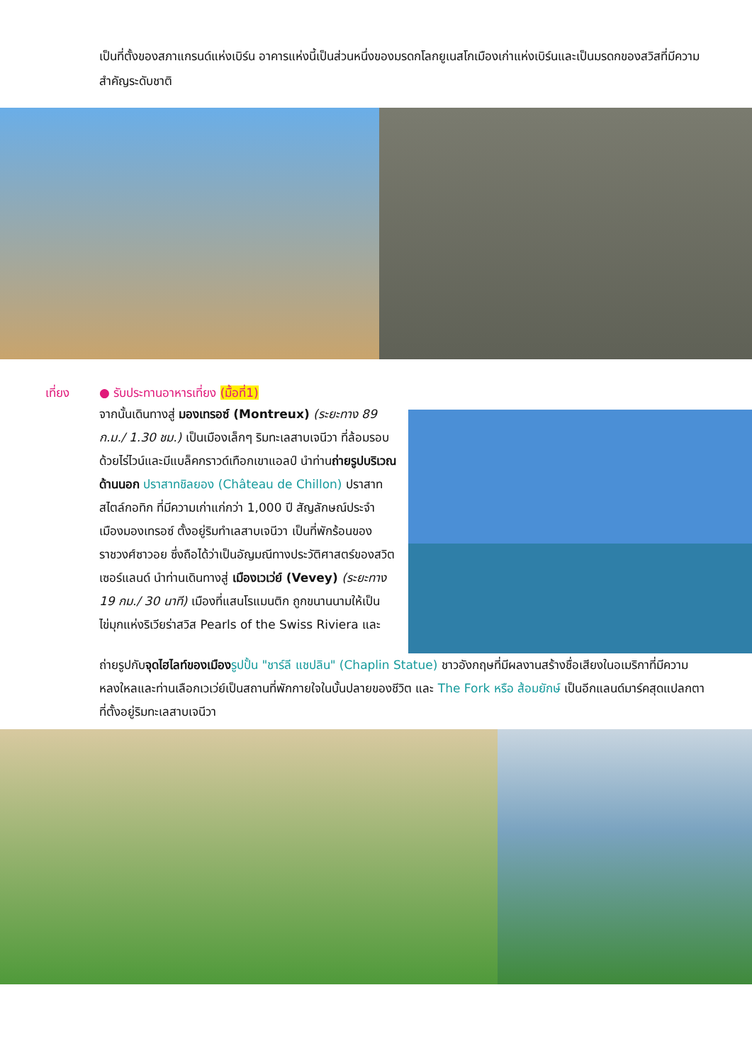เป็นที่ตั้งของสภาแกรนด์แห่งเบิร์น อาคารแห่งนี้เป็นส่วนหนึ่งของมรดกโลกยูเนสโกเมืองเก่าแห่งเบิร์นและเป็นมรดกของสวิสที่มีความสำคัญระดับชาติ
เที่ยง ● รับประทานอาหารเที่ยง (มื้อที่1)
จากนั้นเดินทางสู่ มองเทรอซ์ (Montreux) (ระยะทาง 89 ก.ม./ 1.30 ชม.) เป็นเมืองเล็กๆ ริมทะเลสาบเจนีวา ที่ล้อมรอบด้วยไร่ไวน์และมีแบล็คกราวด์เทือกเขาแอลป์ นำท่านถ่ายรูปบริเวณด้านนอก ปราสาทชิลยอง (Château de Chillon) ปราสาทสไตล์กอทิก ที่มีความเก่าแก่กว่า 1,000 ปี สัญลักษณ์ประจำเมืองมองเทรอซ์ ตั้งอยู่ริมทำเลสาบเจนีวา เป็นที่พักร้อนของราชวงศ์ซาวอย ซึ่งถือได้ว่าเป็นอัญมณีทางประวัติศาสตร์ของสวิตเซอร์แลนด์ นำท่านเดินทางสู่ เมืองเวเว่ย์ (Vevey) (ระยะทาง 19 กม./ 30 นาที) เมืองที่แสนโรแมนติก ถูกขนานนามให้เป็นไข่มุกแห่งริเวียร่าสวิส Pearls of the Swiss Riviera และ
ถ่ายรูปกับจุดไฮไลท์ของเมือง รูปปั้น "ชาร์ลี แชปลิน" (Chaplin Statue) ชาวอังกฤษที่มีผลงานสร้างชื่อเสียงในอเมริกาที่มีความหลงใหลและท่านเลือกเวเว่ย์เป็นสถานที่พักกายใจในบั้นปลายของชีวิต และ The Fork หรือ ส้อมยักษ์ เป็นอีกแลนด์มาร์คสุดแปลกตาที่ตั้งอยู่ริมทะเลสาบเจนีวา